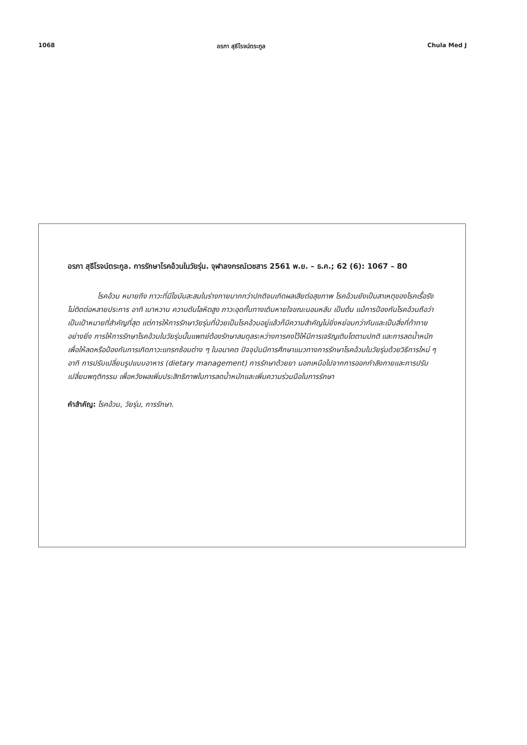1068 อรภา สุธีโรจน์ตระกูล Chula Med J
อรภา สุธีโรจน์ตระกูล. การรักษาโรคอ้วนในวัยรุ่น. จุฬาลงกรณ์เวชสาร 2561 พ.ย. – ธ.ค.; 62 (6): 1067 – 80
โรคอ้วน หมายถึง ภาวะที่มีไขมันสะสมในร่างกายมากกว่าปกติจนเกิดผลเสียต่อสุขภาพ โรคอ้วนยังเป็นสาเหตุของโรคเรื้อรังไม่ติดต่อหลายประการ อาทิ เบาหวาน ความดันโลหิตสูง ภาวะอุดกั้นทางเดินหายใจขณะนอนหลับ เป็นต้น แม้การป้องกันโรคอ้วนถือว่าเป็นเป้าหมายที่สำคัญที่สุด แต่การให้การรักษาวัยรุ่นที่ป่วยเป็นโรคอ้วนอยู่แล้วก็มีความสำคัญไม่ยิ่งหย่อนกว่ากันและเป็นสิ่งที่ท้าทายอย่างยิ่ง การให้การรักษาโรคอ้วนในวัยรุ่นนั้นแพทย์ต้องรักษาสมดุลระหว่างการคงไว้ให้มีการเจริญเติบโตตามปกติ และการลดน้ำหนักเพื่อให้ลดหรือป้องกันการเกิดภาวะแทรกซ้อนต่าง ๆ ในอนาคต ปัจจุบันมีการศึกษาแนวทางการรักษาโรคอ้วนในวัยรุ่นด้วยวิธีการใหม่ ๆ อาทิ การปรับเปลี่ยนรูปแบบอาหาร (dietary management) การรักษาด้วยยา นอกเหนือไปจากการออกกำลังกายและการปรับเปลี่ยนพฤติกรรม เพื่อหวังผลเพิ่มประสิทธิภาพในการลดน้ำหนักและเพิ่มความร่วมมือในการรักษา
คำสำคัญ: โรคอ้วน, วัยรุ่น, การรักษา.